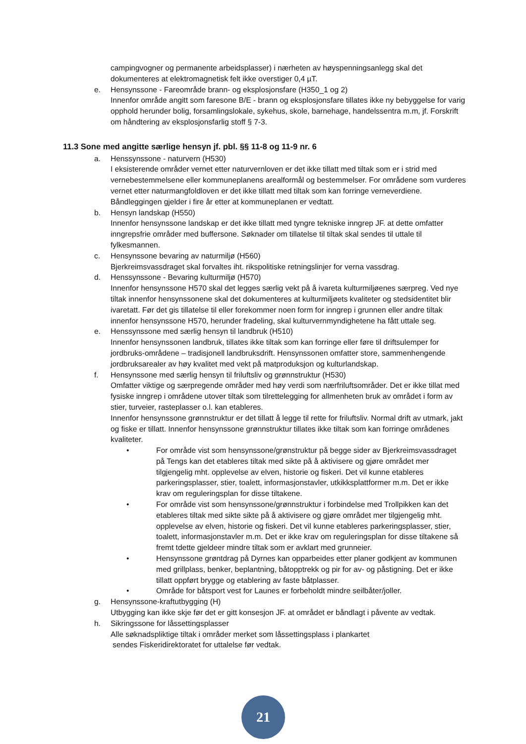campingvogner og permanente arbeidsplasser) i nærheten av høyspenningsanlegg skal det dokumenteres at elektromagnetisk felt ikke overstiger 0,4 µT.
e. Hensynssone - Fareområde brann- og eksplosjonsfare (H350_1 og 2)
Innenfor område angitt som faresone B/E - brann og eksplosjonsfare tillates ikke ny bebyggelse for varig opphold herunder bolig, forsamlingslokale, sykehus, skole, barnehage, handelssentra m.m, jf. Forskrift om håndtering av eksplosjonsfarlig stoff § 7-3.
11.3 Sone med angitte særlige hensyn jf. pbl. §§ 11-8 og 11-9 nr. 6
a. Henssynssone - naturvern (H530)
I eksisterende områder vernet etter naturvernloven er det ikke tillatt med tiltak som er i strid med vernebestemmelsene eller kommuneplanens arealformål og bestemmelser. For områdene som vurderes vernet etter naturmangfoldloven er det ikke tillatt med tiltak som kan forringe verneverdiene. Båndleggingen gjelder i fire år etter at kommuneplanen er vedtatt.
b. Hensyn landskap (H550)
Innenfor hensynssone landskap er det ikke tillatt med tyngre tekniske inngrep JF. at dette omfatter inngrepsfrie områder med buffersone. Søknader om tillatelse til tiltak skal sendes til uttale til fylkesmannen.
c. Hensynssone bevaring av naturmiljø (H560)
Bjerkreimsvassdraget skal forvaltes iht. rikspolitiske retningslinjer for verna vassdrag.
d. Henssynssone - Bevaring kulturmiljø (H570)
Innenfor hensynssone H570 skal det legges særlig vekt på å ivareta kulturmiljøenes særpreg. Ved nye tiltak innenfor hensynssonene skal det dokumenteres at kulturmiljøets kvaliteter og stedsidentitet blir ivaretatt. Før det gis tillatelse til eller forekommer noen form for inngrep i grunnen eller andre tiltak innenfor hensynssone H570, herunder fradeling, skal kulturvernmyndighetene ha fått uttale seg.
e. Henssynssone med særlig hensyn til landbruk (H510)
Innenfor hensynssonen landbruk, tillates ikke tiltak som kan forringe eller føre til driftsulemper for jordbruks-områdene – tradisjonell landbruksdrift. Hensynssonen omfatter store, sammenhengende jordbruksarealer av høy kvalitet med vekt på matproduksjon og kulturlandskap.
f. Hensynssone med særlig hensyn til friluftsliv og grønnstruktur (H530)
Omfatter viktige og særpregende områder med høy verdi som nærfriluftsområder. Det er ikke tillat med fysiske inngrep i områdene utover tiltak som tilrettelegging for allmenheten bruk av området i form av stier, turveier, rasteplasser o.l. kan etableres.
Innenfor hensynssone grønnstruktur er det tillatt å legge til rette for friluftsliv. Normal drift av utmark, jakt og fiske er tillatt. Innenfor hensynssone grønnstruktur tillates ikke tiltak som kan forringe områdenes kvaliteter.
• For område vist som hensynssone/grønstruktur på begge sider av Bjerkreimsvassdraget på Tengs kan det etableres tiltak med sikte på å aktivisere og gjøre området mer tilgjengelig mht. opplevelse av elven, historie og fiskeri. Det vil kunne etableres parkeringsplasser, stier, toalett, informasjonstavler, utkikksplattformer m.m. Det er ikke krav om reguleringsplan for disse tiltakene.
• For område vist som hensynssone/grønnstruktur i forbindelse med Trollpikken kan det etableres tiltak med sikte sikte på å aktivisere og gjøre området mer tilgjengelig mht. opplevelse av elven, historie og fiskeri. Det vil kunne etableres parkeringsplasser, stier, toalett, informasjonstavler m.m. Det er ikke krav om reguleringsplan for disse tiltakene så fremt tdette gjeldeer mindre tiltak som er avklart med grunneier.
• Hensynssone grøntdrag på Dyrnes kan opparbeides etter planer godkjent av kommunen med grillplass, benker, beplantning, båtopptrekk og pir for av- og påstigning. Det er ikke tillatt oppført brygge og etablering av faste båtplasser.
• Område for båtsport vest for Launes er forbeholdt mindre seilbåter/joller.
g. Hensynssone-kraftutbygging (H)
Utbygging kan ikke skje før det er gitt konsesjon JF. at området er båndlagt i påvente av vedtak.
h. Sikringssone for låssettingsplasser
Alle søknadspliktige tiltak i områder merket som låssettingsplass i plankartet
sendes Fiskeridirektoratet for uttalelse før vedtak.
21